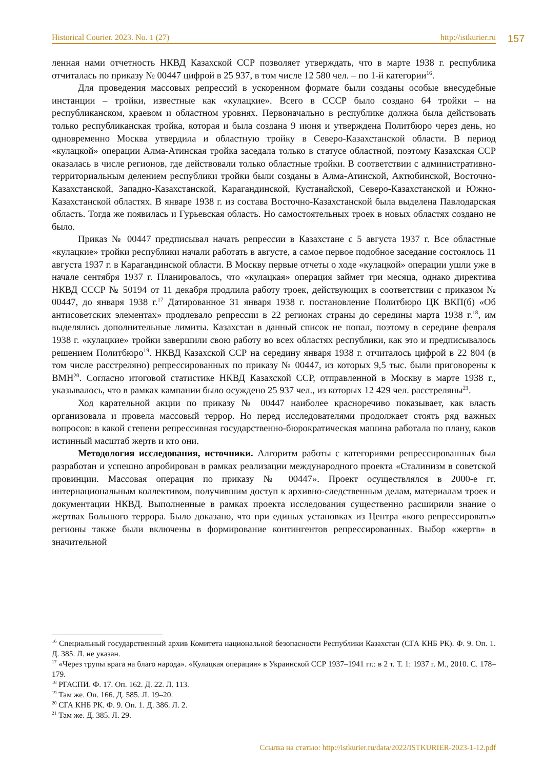Historical Courier. 2023. No. 1 (27) http://istkurier.ru 157
ленная нами отчетность НКВД Казахской ССР позволяет утверждать, что в марте 1938 г. республика отчиталась по приказу № 00447 цифрой в 25 937, в том числе 12 580 чел. – по 1-й категории<sup>16</sup>.
Для проведения массовых репрессий в ускоренном формате были созданы особые внесудебные инстанции – тройки, известные как «кулацкие». Всего в СССР было создано 64 тройки – на республиканском, краевом и областном уровнях. Первоначально в республике должна была действовать только республиканская тройка, которая и была создана 9 июня и утверждена Политбюро через день, но одновременно Москва утвердила и областную тройку в Северо-Казахстанской области. В период «кулацкой» операции Алма-Атинская тройка заседала только в статусе областной, поэтому Казахская ССР оказалась в числе регионов, где действовали только областные тройки. В соответствии с административно-территориальным делением республики тройки были созданы в Алма-Атинской, Актюбинской, Восточно-Казахстанской, Западно-Казахстанской, Карагандинской, Кустанайской, Северо-Казахстанской и Южно-Казахстанской областях. В январе 1938 г. из состава Восточно-Казахстанской была выделена Павлодарская область. Тогда же появилась и Гурьевская область. Но самостоятельных троек в новых областях создано не было.
Приказ № 00447 предписывал начать репрессии в Казахстане с 5 августа 1937 г. Все областные «кулацкие» тройки республики начали работать в августе, а самое первое подобное заседание состоялось 11 августа 1937 г. в Карагандинской области. В Москву первые отчеты о ходе «кулацкой» операции ушли уже в начале сентября 1937 г. Планировалось, что «кулацкая» операция займет три месяца, однако директива НКВД СССР № 50194 от 11 декабря продлила работу троек, действующих в соответствии с приказом № 00447, до января 1938 г.<sup>17</sup> Датированное 31 января 1938 г. постановление Политбюро ЦК ВКП(б) «Об антисоветских элементах» продлевало репрессии в 22 регионах страны до середины марта 1938 г.<sup>18</sup>, им выделялись дополнительные лимиты. Казахстан в данный список не попал, поэтому в середине февраля 1938 г. «кулацкие» тройки завершили свою работу во всех областях республики, как это и предписывалось решением Политбюро<sup>19</sup>. НКВД Казахской ССР на середину января 1938 г. отчиталось цифрой в 22 804 (в том числе расстреляно) репрессированных по приказу № 00447, из которых 9,5 тыс. были приговорены к ВМН<sup>20</sup>. Согласно итоговой статистике НКВД Казахской ССР, отправленной в Москву в марте 1938 г., указывалось, что в рамках кампании было осуждено 25 937 чел., из которых 12 429 чел. расстреляны<sup>21</sup>.
Ход карательной акции по приказу № 00447 наиболее красноречиво показывает, как власть организовала и провела массовый террор. Но перед исследователями продолжает стоять ряд важных вопросов: в какой степени репрессивная государственно-бюрократическая машина работала по плану, каков истинный масштаб жертв и кто они.
Методология исследования, источники. Алгоритм работы с категориями репрессированных был разработан и успешно апробирован в рамках реализации международного проекта «Сталинизм в советской провинции. Массовая операция по приказу № 00447». Проект осуществлялся в 2000-е гг. интернациональным коллективом, получившим доступ к архивно-следственным делам, материалам троек и документации НКВД. Выполненные в рамках проекта исследования существенно расширили знание о жертвах Большого террора. Было доказано, что при единых установках из Центра «кого репрессировать» регионы также были включены в формирование контингентов репрессированных. Выбор «жертв» в значительной
<sup>16</sup> Специальный государственный архив Комитета национальной безопасности Республики Казахстан (СГА КНБ РК). Ф. 9. Оп. 1. Д. 385. Л. не указан.
<sup>17</sup> «Через трупы врага на благо народа». «Кулацкая операция» в Украинской ССР 1937–1941 гг.: в 2 т. Т. 1: 1937 г. М., 2010. С. 178–179.
<sup>18</sup> РГАСПИ. Ф. 17. Оп. 162. Д. 22. Л. 113.
<sup>19</sup> Там же. Оп. 166. Д. 585. Л. 19–20.
<sup>20</sup> СГА КНБ РК. Ф. 9. Оп. 1. Д. 386. Л. 2.
<sup>21</sup> Там же. Д. 385. Л. 29.
Ссылка на статью: http://istkurier.ru/data/2022/ISTKURIER-2023-1-12.pdf